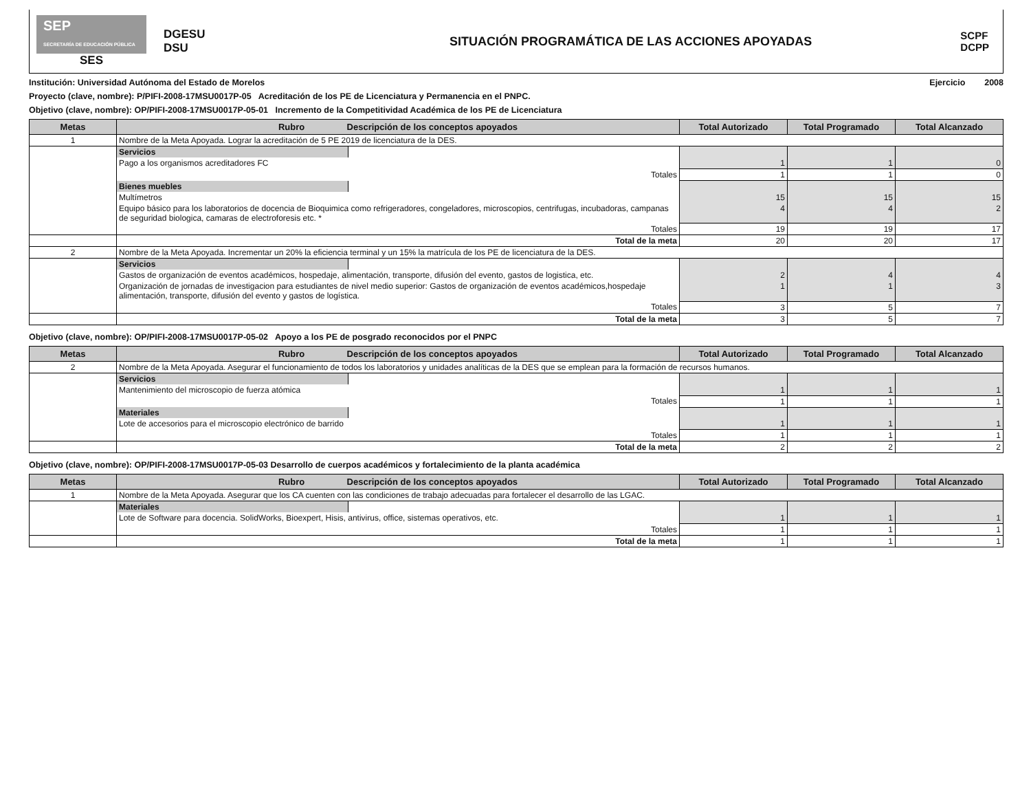SEP
SECRETARÍA DE EDUCACIÓN PÚBLICA
SES
DGESU
DSU
SITUACIÓN PROGRAMÁTICA DE LAS ACCIONES APOYADAS
SCPF
DCPP
Institución: Universidad Autónoma del Estado de Morelos Ejercicio 2008
Proyecto (clave, nombre): P/PIFI-2008-17MSU0017P-05 Acreditación de los PE de Licenciatura y Permanencia en el PNPC.
Objetivo (clave, nombre): OP/PIFI-2008-17MSU0017P-05-01 Incremento de la Competitividad Académica de los PE de Licenciatura
| Metas | Rubro Descripción de los conceptos apoyados | | Total Autorizado | Total Programado | Total Alcanzado |
| --- | --- | --- | --- | --- | --- |
| 1 | Nombre de la Meta Apoyada. Lograr la acreditación de 5 PE 2019 de licenciatura de la DES. | | | | |
| | Servicios | | | | |
| | Pago a los organismos acreditadores FC | | 1 | 1 | 0 |
| | Totales | | 1 | 1 | 0 |
| | Bienes muebles | | | | |
| | Multímetros | | 15 | 15 | 15 |
| | Equipo básico para los laboratorios de docencia de Bioquimica como refrigeradores, congeladores, microscopios, centrifugas, incubadoras, campanas de seguridad biologica, camaras de electroforesis etc. * | | 4 | 4 | 2 |
| | Totales | | 19 | 19 | 17 |
| | Total de la meta | | 20 | 20 | 17 |
| 2 | Nombre de la Meta Apoyada. Incrementar un 20% la eficiencia terminal y un 15% la matrícula de los PE de licenciatura de la DES. | | | | |
| | Servicios | | | | |
| | Gastos de organización de eventos académicos, hospedaje, alimentación, transporte, difusión del evento, gastos de logistica, etc. | | 2 | 4 | 4 |
| | Organización de jornadas de investigacion para estudiantes de nivel medio superior: Gastos de organización de eventos académicos,hospedaje alimentación, transporte, difusión del evento y gastos de logística. | | 1 | 1 | 3 |
| | Totales | | 3 | 5 | 7 |
| | Total de la meta | | 3 | 5 | 7 |
Objetivo (clave, nombre): OP/PIFI-2008-17MSU0017P-05-02 Apoyo a los PE de posgrado reconocidos por el PNPC
| Metas | Rubro Descripción de los conceptos apoyados | | Total Autorizado | Total Programado | Total Alcanzado |
| --- | --- | --- | --- | --- | --- |
| 2 | Nombre de la Meta Apoyada. Asegurar el funcionamiento de todos los laboratorios y unidades analíticas de la DES que se emplean para la formación de recursos humanos. | | | | |
| | Servicios | | | | |
| | Mantenimiento del microscopio de fuerza atómica | | 1 | 1 | 1 |
| | Totales | | 1 | 1 | 1 |
| | Materiales | | | | |
| | Lote de accesorios para el microscopio electrónico de barrido | | 1 | 1 | 1 |
| | Totales | | 1 | 1 | 1 |
| | Total de la meta | | 2 | 2 | 2 |
Objetivo (clave, nombre): OP/PIFI-2008-17MSU0017P-05-03 Desarrollo de cuerpos académicos y fortalecimiento de la planta académica
| Metas | Rubro Descripción de los conceptos apoyados | | Total Autorizado | Total Programado | Total Alcanzado |
| --- | --- | --- | --- | --- | --- |
| 1 | Nombre de la Meta Apoyada. Asegurar que los CA cuenten con las condiciones de trabajo adecuadas para fortalecer el desarrollo de las LGAC. | | | | |
| | Materiales | | | | |
| | Lote de Software para docencia. SolidWorks, Bioexpert, Hisis, antivirus, office, sistemas operativos, etc. | | 1 | 1 | 1 |
| | Totales | | 1 | 1 | 1 |
| | Total de la meta | | 1 | 1 | 1 |